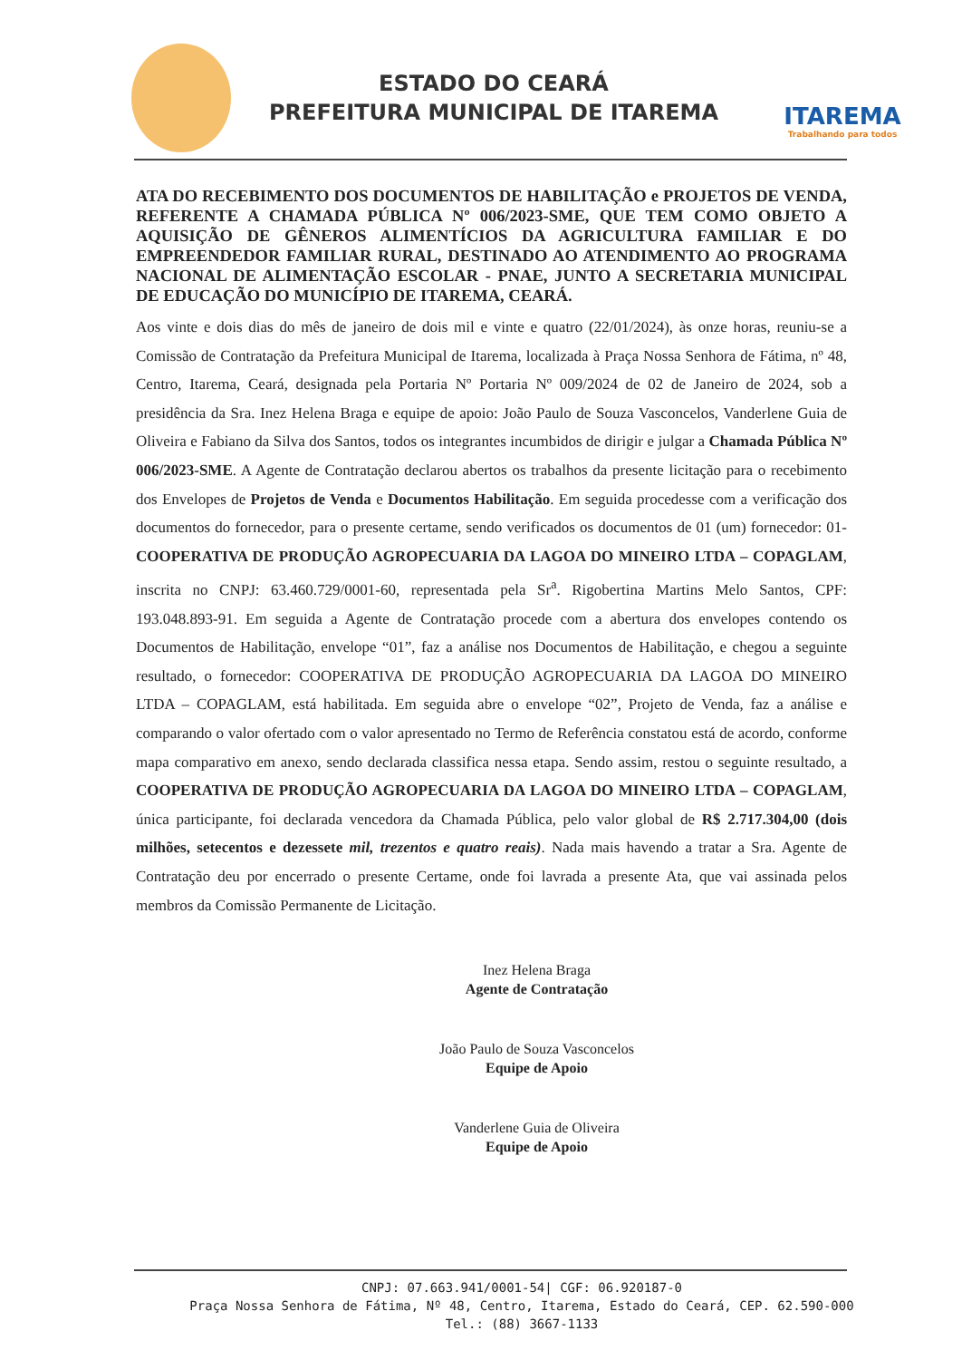ESTADO DO CEARÁ
PREFEITURA MUNICIPAL DE ITAREMA
ITAREMA
Trabalhando para todos
ATA DO RECEBIMENTO DOS DOCUMENTOS DE HABILITAÇÃO e PROJETOS DE VENDA, REFERENTE A CHAMADA PÚBLICA Nº 006/2023-SME, QUE TEM COMO OBJETO A AQUISIÇÃO DE GÊNEROS ALIMENTÍCIOS DA AGRICULTURA FAMILIAR E DO EMPREENDEDOR FAMILIAR RURAL, DESTINADO AO ATENDIMENTO AO PROGRAMA NACIONAL DE ALIMENTAÇÃO ESCOLAR - PNAE, JUNTO A SECRETARIA MUNICIPAL DE EDUCAÇÃO DO MUNICÍPIO DE ITAREMA, CEARÁ.
Aos vinte e dois dias do mês de janeiro de dois mil e vinte e quatro (22/01/2024), às onze horas, reuniu-se a Comissão de Contratação da Prefeitura Municipal de Itarema, localizada à Praça Nossa Senhora de Fátima, nº 48, Centro, Itarema, Ceará, designada pela Portaria Nº Portaria Nº 009/2024 de 02 de Janeiro de 2024, sob a presidência da Sra. Inez Helena Braga e equipe de apoio: João Paulo de Souza Vasconcelos, Vanderlene Guia de Oliveira e Fabiano da Silva dos Santos, todos os integrantes incumbidos de dirigir e julgar a Chamada Pública Nº 006/2023-SME. A Agente de Contratação declarou abertos os trabalhos da presente licitação para o recebimento dos Envelopes de Projetos de Venda e Documentos Habilitação. Em seguida procedesse com a verificação dos documentos do fornecedor, para o presente certame, sendo verificados os documentos de 01 (um) fornecedor: 01- COOPERATIVA DE PRODUÇÃO AGROPECUARIA DA LAGOA DO MINEIRO LTDA – COPAGLAM, inscrita no CNPJ: 63.460.729/0001-60, representada pela Sr<sup>a</sup>. Rigobertina Martins Melo Santos, CPF: 193.048.893-91. Em seguida a Agente de Contratação procede com a abertura dos envelopes contendo os Documentos de Habilitação, envelope “01”, faz a análise nos Documentos de Habilitação, e chegou a seguinte resultado, o fornecedor: COOPERATIVA DE PRODUÇÃO AGROPECUARIA DA LAGOA DO MINEIRO LTDA – COPAGLAM, está habilitada. Em seguida abre o envelope “02”, Projeto de Venda, faz a análise e comparando o valor ofertado com o valor apresentado no Termo de Referência constatou está de acordo, conforme mapa comparativo em anexo, sendo declarada classifica nessa etapa. Sendo assim, restou o seguinte resultado, a COOPERATIVA DE PRODUÇÃO AGROPECUARIA DA LAGOA DO MINEIRO LTDA – COPAGLAM, única participante, foi declarada vencedora da Chamada Pública, pelo valor global de R$ 2.717.304,00 (dois milhões, setecentos e dezessete mil, trezentos e quatro reais). Nada mais havendo a tratar a Sra. Agente de Contratação deu por encerrado o presente Certame, onde foi lavrada a presente Ata, que vai assinada pelos membros da Comissão Permanente de Licitação.
Inez Helena Braga
Agente de Contratação
João Paulo de Souza Vasconcelos
Equipe de Apoio
Vanderlene Guia de Oliveira
Equipe de Apoio
CNPJ: 07.663.941/0001-54| CGF: 06.920187-0
Praça Nossa Senhora de Fátima, Nº 48, Centro, Itarema, Estado do Ceará, CEP. 62.590-000
Tel.: (88) 3667-1133